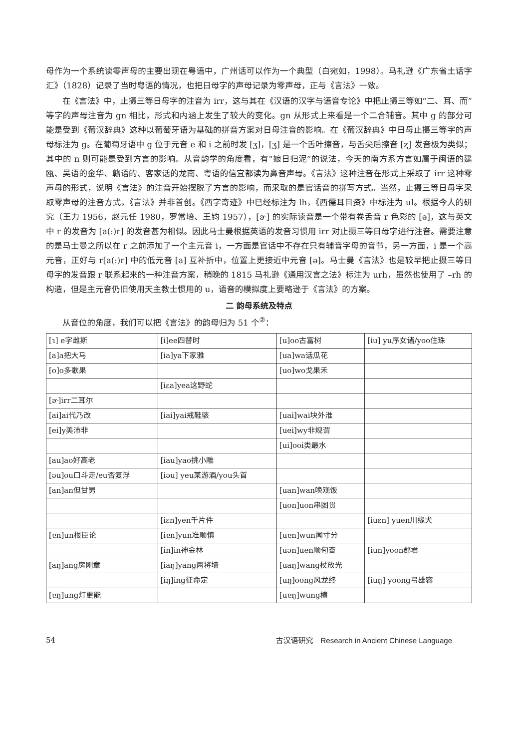母作为一个系统读零声母的主要出现在粤语中，广州话可以作为一个典型（白宛如，1998）。马礼逊《广东省土话字汇》（1828）记录了当时粤语的情况，也把日母字的声母记录为零声母，正与《言法》一致。
在《言法》中，止摄三等日母字的注音为 irr，这与其在《汉语的汉字与语音专论》中把止摄三等如“二、耳、而”等字的声母注音为 gn 相比，形式和内涵上发生了较大的变化。gn 从形式上来看是一个二合辅音。其中 g 的部分可能是受到《葡汉辞典》这种以葡萄牙语为基础的拼音方案对日母注音的影响。在《葡汉辞典》中日母止摄三等字的声母标注为 g。在葡萄牙语中 g 位于元音 e 和 i 之前时发 [ʒ]，[ʒ] 是一个舌叶擦音，与舌尖后擦音 [ʐ] 发音极为类似；其中的 n 则可能是受到方言的影响。从音韵学的角度看，有“娘日归泥”的说法，今天的南方系方言如属于闽语的建瓯、吴语的金华、赣语的、客家话的龙南、粤语的信宜都读为鼻音声母。《言法》这种注音在形式上采取了 irr 这种零声母的形式，说明《言法》的注音开始摆脱了方言的影响，而采取的是官话音的拼写方式。当然，止摄三等日母字采取零声母的注音方式，《言法》并非首创。《西字奇迹》中已经标注为 lh，《西儒耳目资》中标注为 ul。根据今人的研究（王力 1956，赵元任 1980，罗常培、王钧 1957），[ɚ] 的实际读音是一个带有卷舌音 r 色彩的 [ə]，这与英文中 r 的发音为 [a(:)r] 的发音甚为相似。因此马士曼根据英语的发音习惯用 irr 对止摄三等日母字进行注音。需要注意的是马士曼之所以在 r 之前添加了一个主元音 i，一方面是官话中不存在只有辅音字母的音节，另一方面，i 是一个高元音，正好与 r[a(:)r] 中的低元音 [a] 互补折中，位置上更接近中元音 [ə]。马士曼《言法》也是较早把止摄三等日母字的发音跟 r 联系起来的一种注音方案，稍晚的 1815 马礼逊《通用汉言之法》标注为 urh，虽然也使用了 –rh 的构造，但是主元音仍旧使用天主教士惯用的 u，语音的模拟度上要略逊于《言法》的方案。
二 韵母系统及特点
从音位的角度，我们可以把《言法》的韵母归为 51 个<sup>②</sup>：
| [ɿ] e字雌斯 | [i]ee四替时 | [u]oo古富树 | [iu] yu序女诸/yoo住珠 |
| [a]a把大马 | [ia]ya下家雅 | [ua]wa话瓜花 | |
| [o]o多歌果 | | [uo]wo戈果禾 | |
| | [iɛa]yea这野蛇 | | |
| [ɚ]irr二耳尔 | | | |
| [ai]ai代乃改 | [iai]yai戒鞋骇 | [uai]wai块外淮 | |
| [ei]y美沛非 | | [uei]wy非规谓 | |
| | | [ui]ooi类最水 | |
| [au]ao好高老 | [iau]yao挑小雕 | | |
| [əu]ou口斗走/eu否复浮 | [iəu] yeu某游酒/you头首 | | |
| [an]an但甘男 | | [uan]wan唤观饭 | |
| | | [uon]uon串图贯 | |
| | [iɛn]yen千片件 | | [iuɛn] yuen川缘犬 |
| [ɐn]un根臣论 | [iɐn]yun准顺慎 | [uɐn]wun闻寸分 | |
| | [in]in神金林 | [uən]uen顺旬奋 | [iun]yoon郡君 |
| [aŋ]ang房刚章 | [iaŋ]yang两将墙 | [uaŋ]wang杖放光 | |
| | [iŋ]ing征命定 | [uŋ]oong风龙终 | [iuŋ] yoong弓雄容 |
| [ɐŋ]ung灯更能 | | [uɐŋ]wung横 | |
54 古汉语研究　Research in Ancient Chinese Language